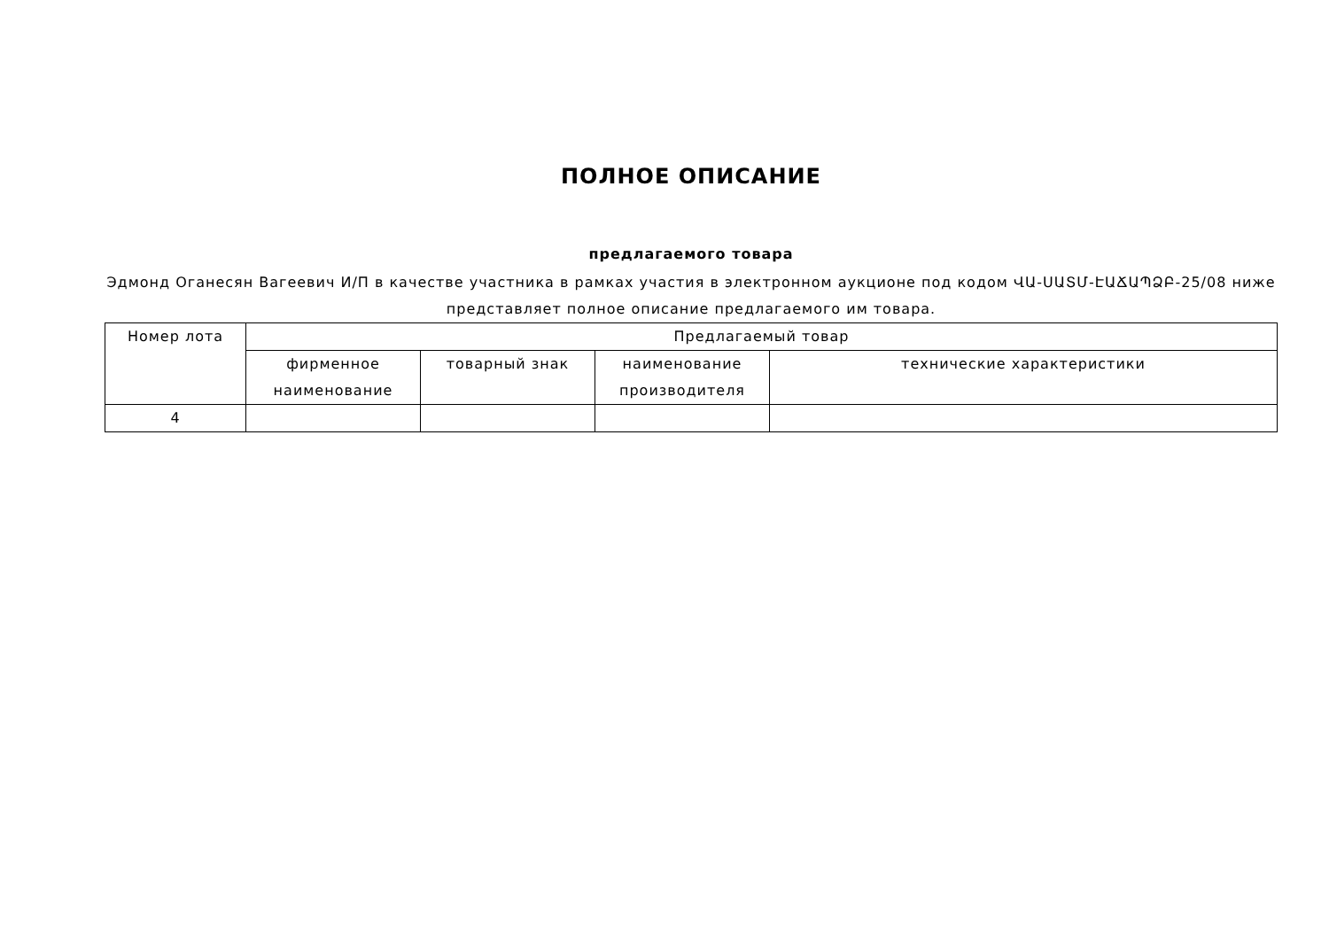ПОЛНОЕ ОПИСАНИЕ
предлагаемого товара
Эдмонд Оганесян Вагеевич И/П в качестве участника в рамках участия в электронном аукционе под кодом ՎԱ-ՍԱՏՄ-ԷԱՃԱՊՁԲ-25/08 ниже представляет полное описание предлагаемого им товара.
| Номер лота | Предлагаемый товар | | | |
| --- | --- | --- | --- | --- |
| | фирменное наименование | товарный знак | наименование производителя | технические характеристики |
| 4 | | | | |